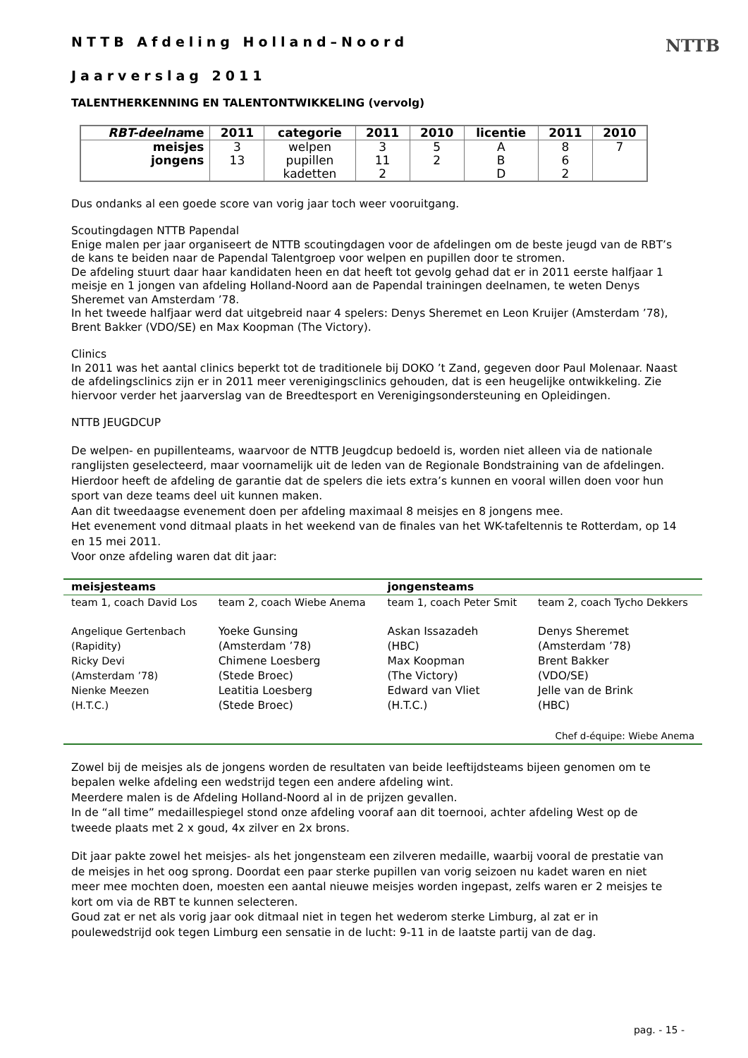NTTB
NTTB Afdeling Holland–Noord
Jaarverslag 2011
TALENTHERKENNING EN TALENTONTWIKKELING (vervolg)
| RBT-deelna me | 2011 | categorie | 2011 | 2010 | licentie | 2011 | 2010 |
| --- | --- | --- | --- | --- | --- | --- | --- |
| meisjes jongens | 3 13 | welpen pupillen kadetten | 3 11 2 | 5 2 | A B D | 8 6 2 | 7 |
Dus ondanks al een goede score van vorig jaar toch weer vooruitgang.
Scoutingdagen NTTB Papendal
Enige malen per jaar organiseert de NTTB scoutingdagen voor de afdelingen om de beste jeugd van de RBT’s de kans te beiden naar de Papendal Talentgroep voor welpen en pupillen door te stromen.
De afdeling stuurt daar haar kandidaten heen en dat heeft tot gevolg gehad dat er in 2011 eerste halfjaar 1 meisje en 1 jongen van afdeling Holland-Noord aan de Papendal trainingen deelnamen, te weten Denys Sheremet van Amsterdam ’78.
In het tweede halfjaar werd dat uitgebreid naar 4 spelers: Denys Sheremet en Leon Kruijer (Amsterdam ’78), Brent Bakker (VDO/SE) en Max Koopman (The Victory).
Clinics
In 2011 was het aantal clinics beperkt tot de traditionele bij DOKO ’t Zand, gegeven door Paul Molenaar. Naast de afdelingsclinics zijn er in 2011 meer verenigingsclinics gehouden, dat is een heugelijke ontwikkeling. Zie hiervoor verder het jaarverslag van de Breedtesport en Verenigingsondersteuning en Opleidingen.
NTTB JEUGDCUP
De welpen- en pupillenteams, waarvoor de NTTB Jeugdcup bedoeld is, worden niet alleen via de nationale ranglijsten geselecteerd, maar voornamelijk uit de leden van de Regionale Bondstraining van de afdelingen.
Hierdoor heeft de afdeling de garantie dat de spelers die iets extra’s kunnen en vooral willen doen voor hun sport van deze teams deel uit kunnen maken.
Aan dit tweedaagse evenement doen per afdeling maximaal 8 meisjes en 8 jongens mee.
Het evenement vond ditmaal plaats in het weekend van de finales van het WK-tafeltennis te Rotterdam, op 14 en 15 mei 2011.
Voor onze afdeling waren dat dit jaar:
| meisjesteams | | jongensteams | |
| --- | --- | --- | --- |
| team 1, coach David Los | team 2, coach Wiebe Anema | team 1, coach Peter Smit | team 2, coach Tycho Dekkers |
| Angelique Gertenbach (Rapidity) Ricky Devi (Amsterdam ’78) Nienke Meezen (H.T.C.) | Yoeke Gunsing (Amsterdam ’78) Chimene Loesberg (Stede Broec) Leatitia Loesberg (Stede Broec) | Askan Issazadeh (HBC) Max Koopman (The Victory) Edward van Vliet (H.T.C.) | Denys Sheremet (Amsterdam ’78) Brent Bakker (VDO/SE) Jelle van de Brink (HBC) |
| Chef d-équipe: Wiebe Anema | | | |
Zowel bij de meisjes als de jongens worden de resultaten van beide leeftijdsteams bijeen genomen om te bepalen welke afdeling een wedstrijd tegen een andere afdeling wint.
Meerdere malen is de Afdeling Holland-Noord al in de prijzen gevallen.
In de “all time” medaillespiegel stond onze afdeling vooraf aan dit toernooi, achter afdeling West op de tweede plaats met 2 x goud, 4x zilver en 2x brons.
Dit jaar pakte zowel het meisjes- als het jongensteam een zilveren medaille, waarbij vooral de prestatie van de meisjes in het oog sprong. Doordat een paar sterke pupillen van vorig seizoen nu kadet waren en niet meer mee mochten doen, moesten een aantal nieuwe meisjes worden ingepast, zelfs waren er 2 meisjes te kort om via de RBT te kunnen selecteren.
Goud zat er net als vorig jaar ook ditmaal niet in tegen het wederom sterke Limburg, al zat er in poulewedstrijd ook tegen Limburg een sensatie in de lucht: 9-11 in de laatste partij van de dag.
pag. - 15 -